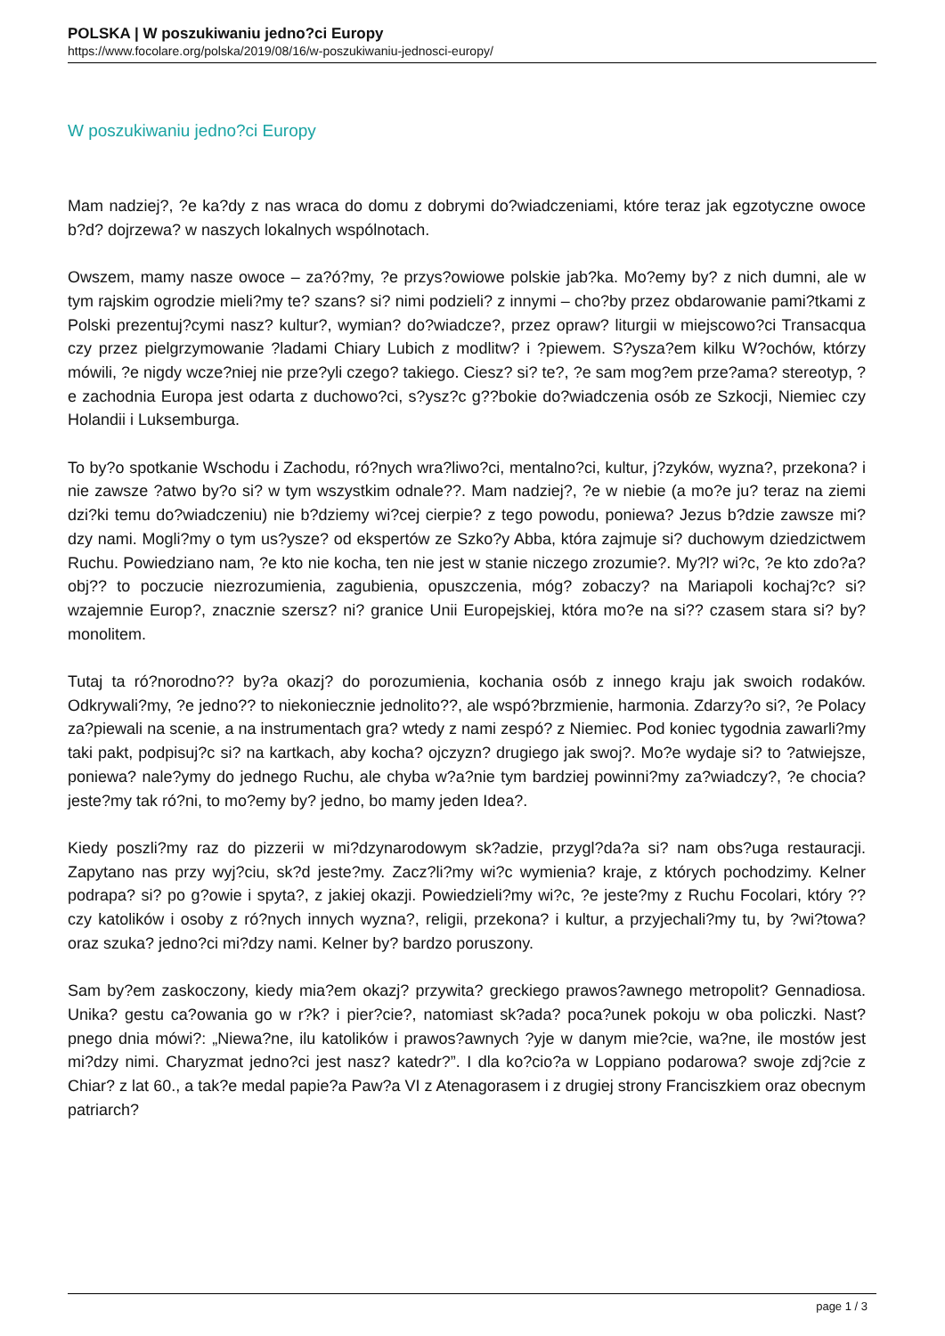POLSKA | W poszukiwaniu jedno?ci Europy
https://www.focolare.org/polska/2019/08/16/w-poszukiwaniu-jednosci-europy/
W poszukiwaniu jedno?ci Europy
Mam nadziej?, ?e ka?dy z nas wraca do domu z dobrymi do?wiadczeniami, które teraz jak egzotyczne owoce b?d? dojrzewa? w naszych lokalnych wspólnotach.
Owszem, mamy nasze owoce – za?ó?my, ?e przys?owiowe polskie jab?ka. Mo?emy by? z nich dumni, ale w tym rajskim ogrodzie mieli?my te? szans? si? nimi podzieli? z innymi – cho?by przez obdarowanie pami?tkami z Polski prezentuj?cymi nasz? kultur?, wymian? do?wiadcze?, przez opraw? liturgii w miejscowo?ci Transacqua czy przez pielgrzymowanie ?ladami Chiary Lubich z modlitw? i ?piewem. S?ysza?em kilku W?ochów, którzy mówili, ?e nigdy wcze?niej nie prze?yli czego? takiego. Ciesz? si? te?, ?e sam mog?em prze?ama? stereotyp, ?e zachodnia Europa jest odarta z duchowo?ci, s?ysz?c g??bokie do?wiadczenia osób ze Szkocji, Niemiec czy Holandii i Luksemburga.
To by?o spotkanie Wschodu i Zachodu, ró?nych wra?liwo?ci, mentalno?ci, kultur, j?zyków, wyzna?, przekona? i nie zawsze ?atwo by?o si? w tym wszystkim odnale??. Mam nadziej?, ?e w niebie (a mo?e ju? teraz na ziemi dzi?ki temu do?wiadczeniu) nie b?dziemy wi?cej cierpie? z tego powodu, poniewa? Jezus b?dzie zawsze mi?dzy nami. Mogli?my o tym us?ysze? od ekspertów ze Szko?y Abba, która zajmuje si? duchowym dziedzictwem Ruchu. Powiedziano nam, ?e kto nie kocha, ten nie jest w stanie niczego zrozumie?. My?l? wi?c, ?e kto zdo?a? obj?? to poczucie niezrozumienia, zagubienia, opuszczenia, móg? zobaczy? na Mariapoli kochaj?c? si? wzajemnie Europ?, znacznie szersz? ni? granice Unii Europejskiej, która mo?e na si?? czasem stara si? by? monolitem.
Tutaj ta ró?norodno?? by?a okazj? do porozumienia, kochania osób z innego kraju jak swoich rodaków. Odkrywali?my, ?e jedno?? to niekoniecznie jednolito??, ale wspó?brzmienie, harmonia. Zdarzy?o si?, ?e Polacy za?piewali na scenie, a na instrumentach gra? wtedy z nami zespó? z Niemiec. Pod koniec tygodnia zawarli?my taki pakt, podpisuj?c si? na kartkach, aby kocha? ojczyzn? drugiego jak swoj?. Mo?e wydaje si? to ?atwiejsze, poniewa? nale?ymy do jednego Ruchu, ale chyba w?a?nie tym bardziej powinni?my za?wiadczy?, ?e chocia? jeste?my tak ró?ni, to mo?emy by? jedno, bo mamy jeden Idea?.
Kiedy poszli?my raz do pizzerii w mi?dzynarodowym sk?adzie, przygl?da?a si? nam obs?uga restauracji. Zapytano nas przy wyj?ciu, sk?d jeste?my. Zacz?li?my wi?c wymienia? kraje, z których pochodzimy. Kelner podrapa? si? po g?owie i spyta?, z jakiej okazji. Powiedzieli?my wi?c, ?e jeste?my z Ruchu Focolari, który ??czy katolików i osoby z ró?nych innych wyzna?, religii, przekona? i kultur, a przyjechali?my tu, by ?wi?towa? oraz szuka? jedno?ci mi?dzy nami. Kelner by? bardzo poruszony.
Sam by?em zaskoczony, kiedy mia?em okazj? przywita? greckiego prawos?awnego metropolit? Gennadiosa. Unika? gestu ca?owania go w r?k? i pier?cie?, natomiast sk?ada? poca?unek pokoju w oba policzki. Nast?pnego dnia mówi?: „Niewa?ne, ilu katolików i prawos?awnych ?yje w danym mie?cie, wa?ne, ile mostów jest mi?dzy nimi. Charyzmat jedno?ci jest nasz? katedr?”. I dla ko?cio?a w Loppiano podarowa? swoje zdj?cie z Chiar? z lat 60., a tak?e medal papie?a Paw?a VI z Atenagorasem i z drugiej strony Franciszkiem oraz obecnym patriarch?
page 1 / 3